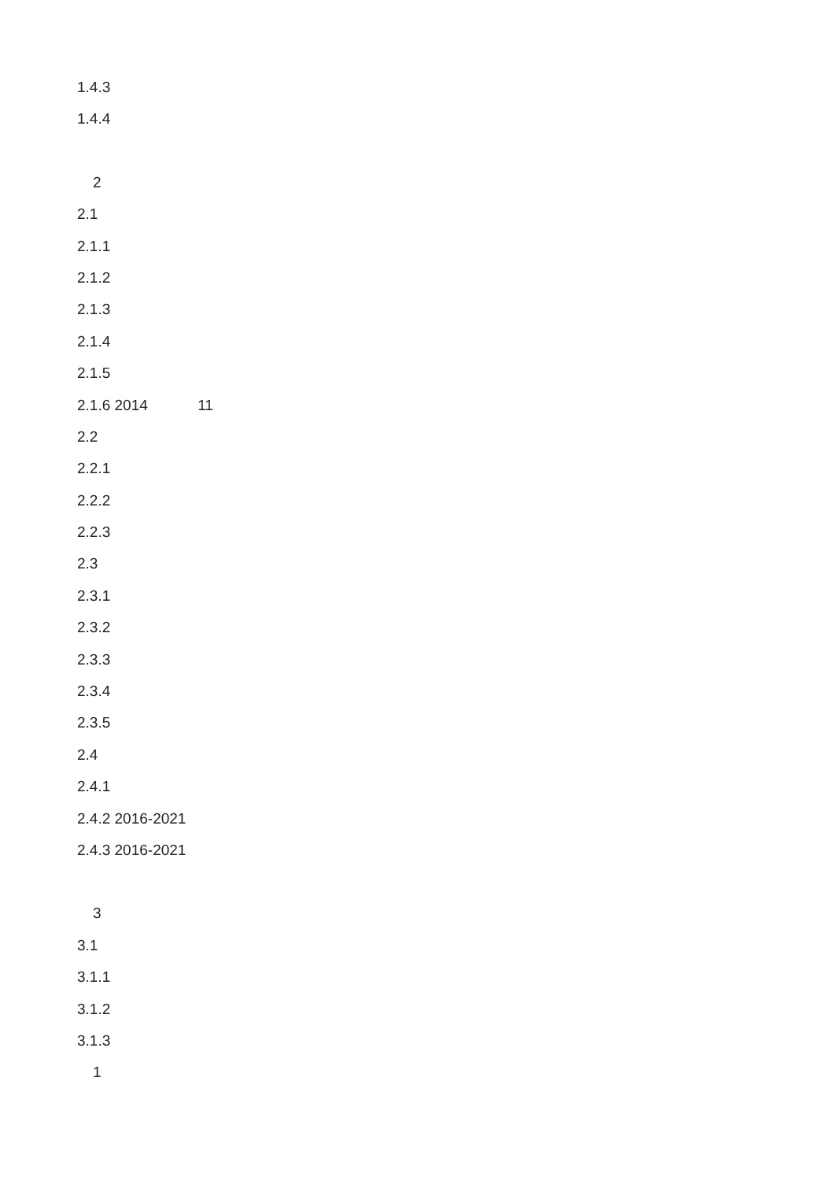1.4.3
1.4.4
2
2.1
2.1.1
2.1.2
2.1.3
2.1.4
2.1.5
2.1.6 2014 11
2.2
2.2.1
2.2.2
2.2.3
2.3
2.3.1
2.3.2
2.3.3
2.3.4
2.3.5
2.4
2.4.1
2.4.2 2016-2021
2.4.3 2016-2021
3
3.1
3.1.1
3.1.2
3.1.3
1